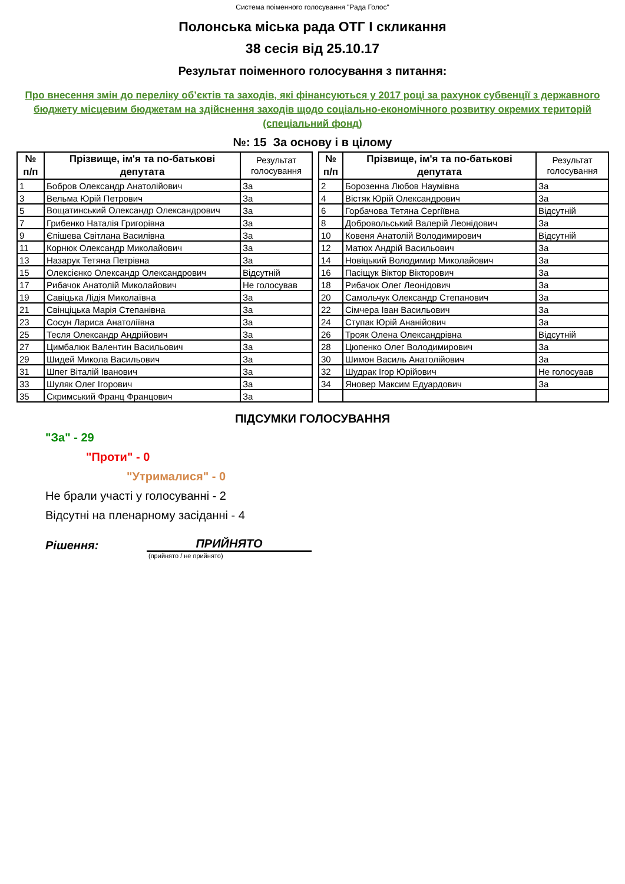Система поіменного голосування "Рада Голос"
Полонська міська рада ОТГ І скликання
38 сесія від 25.10.17
Результат поіменного голосування з питання:
Про внесення змін до переліку об’єктів та заходів, які фінансуються у 2017 році за рахунок субвенції з державного бюджету місцевим бюджетам на здійснення заходів щодо соціально-економічного розвитку окремих територій (спеціальний фонд)
№: 15 За основу і в цілому
| № п/п | Прізвище, ім'я та по-батькові депутата | Результат голосування | | № п/п | Прізвище, ім'я та по-батькові депутата | Результат голосування |
| 1 | Бобров Олександр Анатолійович | За | | 2 | Борозенна Любов Наумівна | За |
| 3 | Вельма Юрій Петрович | За | | 4 | Вістяк Юрій Олександрович | За |
| 5 | Вощатинський Олександр Олександрович | За | | 6 | Горбачова Тетяна Сергіївна | Відсутній |
| 7 | Грибенко Наталія Григорівна | За | | 8 | Добровольський Валерій Леонідович | За |
| 9 | Єпішева Світлана Василівна | За | | 10 | Ковеня Анатолій Володимирович | Відсутній |
| 11 | Корнюк Олександр Миколайович | За | | 12 | Матюх Андрій Васильович | За |
| 13 | Назарук Тетяна Петрівна | За | | 14 | Новіцький Володимир Миколайович | За |
| 15 | Олексієнко Олександр Олександрович | Відсутній | | 16 | Пасіщук Віктор Вікторович | За |
| 17 | Рибачок Анатолій Миколайович | Не голосував | | 18 | Рибачок Олег Леонідович | За |
| 19 | Савіцька Лідія Миколаївна | За | | 20 | Самольчук Олександр Степанович | За |
| 21 | Свінціцька Марія Степанівна | За | | 22 | Сімчера Іван Васильович | За |
| 23 | Сосун Лариса Анатоліївна | За | | 24 | Ступак Юрій Ананійович | За |
| 25 | Тесля Олександр Андрійович | За | | 26 | Трояк Олена Олександрівна | Відсутній |
| 27 | Цимбалюк Валентин Васильович | За | | 28 | Цюпенко Олег Володимирович | За |
| 29 | Шидей Микола Васильович | За | | 30 | Шимон Василь Анатолійович | За |
| 31 | Шпег Віталій Іванович | За | | 32 | Шудрак Ігор Юрійович | Не голосував |
| 33 | Шуляк Олег Ігорович | За | | 34 | Яновер Максим Едуардович | За |
| 35 | Скримський Франц Францович | За | | | | |
ПІДСУМКИ ГОЛОСУВАННЯ
"За" - 29
"Проти" - 0
"Утрималися" - 0
Не брали участі у голосуванні - 2
Відсутні на пленарному засіданні - 4
Рішення:
ПРИЙНЯТО
(прийнято / не прийнято)